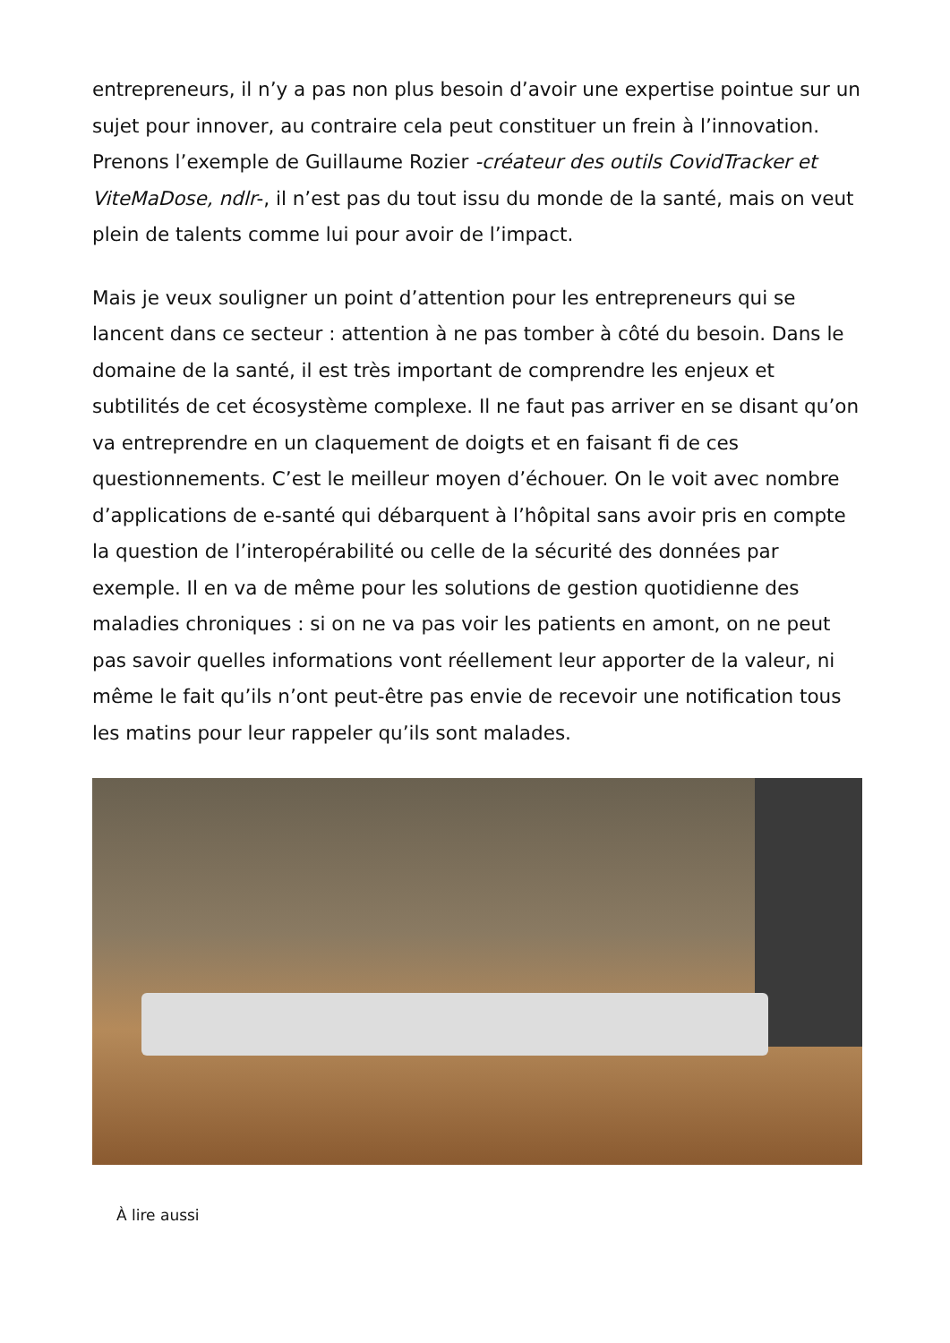entrepreneurs, il n’y a pas non plus besoin d’avoir une expertise pointue sur un sujet pour innover, au contraire cela peut constituer un frein à l’innovation. Prenons l’exemple de Guillaume Rozier -créateur des outils CovidTracker et ViteMaDose, ndlr-, il n’est pas du tout issu du monde de la santé, mais on veut plein de talents comme lui pour avoir de l’impact.
Mais je veux souligner un point d’attention pour les entrepreneurs qui se lancent dans ce secteur : attention à ne pas tomber à côté du besoin. Dans le domaine de la santé, il est très important de comprendre les enjeux et subtilités de cet écosystème complexe. Il ne faut pas arriver en se disant qu’on va entreprendre en un claquement de doigts et en faisant fi de ces questionnements. C’est le meilleur moyen d’échouer. On le voit avec nombre d’applications de e-santé qui débarquent à l’hôpital sans avoir pris en compte la question de l’interopérabilité ou celle de la sécurité des données par exemple. Il en va de même pour les solutions de gestion quotidienne des maladies chroniques : si on ne va pas voir les patients en amont, on ne peut pas savoir quelles informations vont réellement leur apporter de la valeur, ni même le fait qu’ils n’ont peut-être pas envie de recevoir une notification tous les matins pour leur rappeler qu’ils sont malades.
À lire aussi